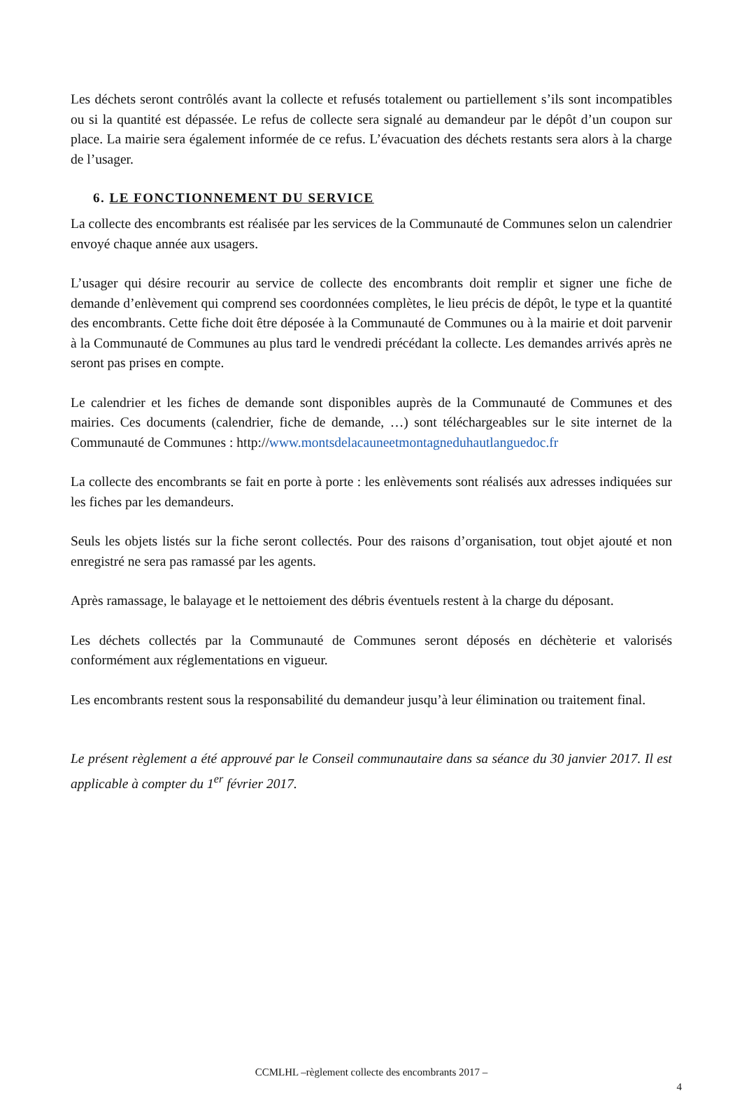Les déchets seront contrôlés avant la collecte et refusés totalement ou partiellement s’ils sont incompatibles ou si la quantité est dépassée. Le refus de collecte sera signalé au demandeur par le dépôt d’un coupon sur place. La mairie sera également informée de ce refus. L’évacuation des déchets restants sera alors à la charge de l’usager.
6. LE FONCTIONNEMENT DU SERVICE
La collecte des encombrants est réalisée par les services de la Communauté de Communes selon un calendrier envoyé chaque année aux usagers.
L’usager qui désire recourir au service de collecte des encombrants doit remplir et signer une fiche de demande d’enlèvement qui comprend ses coordonnées complètes, le lieu précis de dépôt, le type et la quantité des encombrants. Cette fiche doit être déposée à la Communauté de Communes ou à la mairie et doit parvenir à la Communauté de Communes au plus tard le vendredi précédant la collecte. Les demandes arrivés après ne seront pas prises en compte.
Le calendrier et les fiches de demande sont disponibles auprès de la Communauté de Communes et des mairies. Ces documents (calendrier, fiche de demande, …) sont téléchargeables sur le site internet de la Communauté de Communes : http://www.montsdelacauneetmontagneduhautlanguedoc.fr
La collecte des encombrants se fait en porte à porte : les enlèvements sont réalisés aux adresses indiquées sur les fiches par les demandeurs.
Seuls les objets listés sur la fiche seront collectés. Pour des raisons d’organisation, tout objet ajouté et non enregistré ne sera pas ramassé par les agents.
Après ramassage, le balayage et le nettoiement des débris éventuels restent à la charge du déposant.
Les déchets collectés par la Communauté de Communes seront déposés en déchèterie et valorisés conformément aux réglementations en vigueur.
Les encombrants restent sous la responsabilité du demandeur jusqu’à leur élimination ou traitement final.
Le présent règlement a été approuvé par le Conseil communautaire dans sa séance du 30 janvier 2017. Il est applicable à compter du 1<sup>er</sup> février 2017.
CCMLHL –règlement collecte des encombrants 2017 –
4